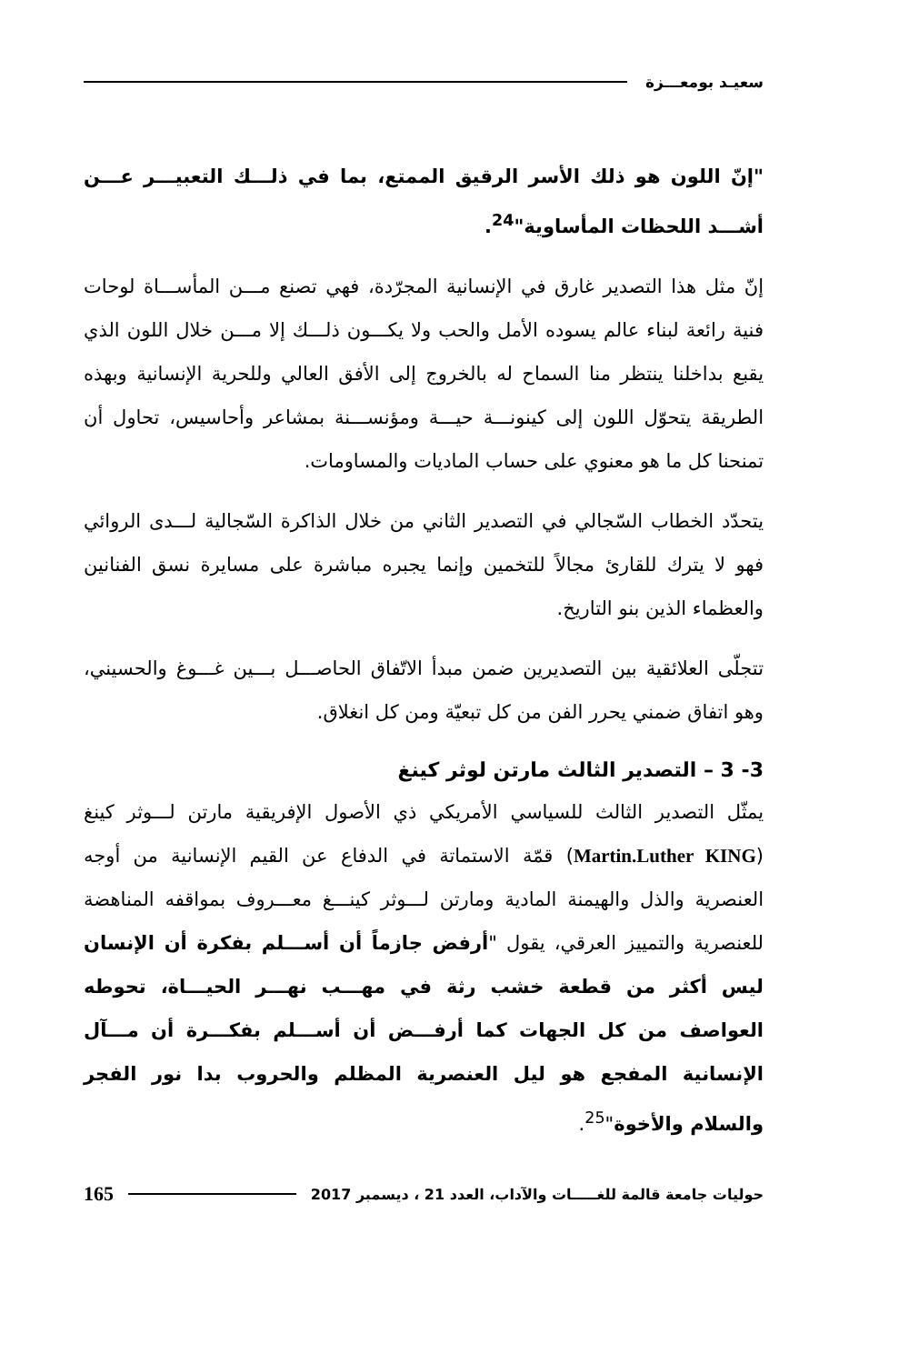سعيـد بومعـــزة
"إنّ اللون هو ذلك الأسر الرقيق الممتع، بما في ذلـــك التعبيـــر عـــن أشـــد اللحظات المأساوية"<sup>24</sup>.
إنّ مثل هذا التصدير غارق في الإنسانية المجرّدة، فهي تصنع مـــن المأســـاة لوحات فنية رائعة لبناء عالم يسوده الأمل والحب ولا يكـــون ذلـــك إلا مـــن خلال اللون الذي يقبع بداخلنا ينتظر منا السماح له بالخروج إلى الأفق العالي وللحرية الإنسانية وبهذه الطريقة يتحوّل اللون إلى كينونـــة حيـــة ومؤنســـنة بمشاعر وأحاسيس، تحاول أن تمنحنا كل ما هو معنوي على حساب الماديات والمساومات.
يتحدّد الخطاب السّجالي في التصدير الثاني من خلال الذاكرة السّجالية لـــدى الروائي فهو لا يترك للقارئ مجالاً للتخمين وإنما يجبره مباشرة على مسايرة نسق الفنانين والعظماء الذين بنو التاريخ.
تتجلّى العلائقية بين التصديرين ضمن مبدأ الاتّفاق الحاصـــل بـــين غـــوغ والحسيني، وهو اتفاق ضمني يحرر الفن من كل تبعيّة ومن كل انغلاق.
3- 3 – التصدير الثالث مارتن لوثر كينغ
يمثّل التصدير الثالث للسياسي الأمريكي ذي الأصول الإفريقية مارتن لـــوثر كينغ (Martin.Luther KING) قمّة الاستماتة في الدفاع عن القيم الإنسانية من أوجه العنصرية والذل والهيمنة المادية ومارتن لـــوثر كينـــغ معـــروف بمواقفه المناهضة للعنصرية والتمييز العرقي، يقول "أرفض جازماً أن أســـلم بفكرة أن الإنسان ليس أكثر من قطعة خشب رثة في مهـــب نهـــر الحيـــاة، تحوطه العواصف من كل الجهات كما أرفـــض أن أســـلم بفكـــرة أن مـــآل الإنسانية المفجع هو ليل العنصرية المظلم والحروب بدا نور الفجر والسلام والأخوة"<sup>25</sup>.
حوليات جامعة قالمة للغـــــات والآداب، العدد 21 ، ديسمبر 2017 165